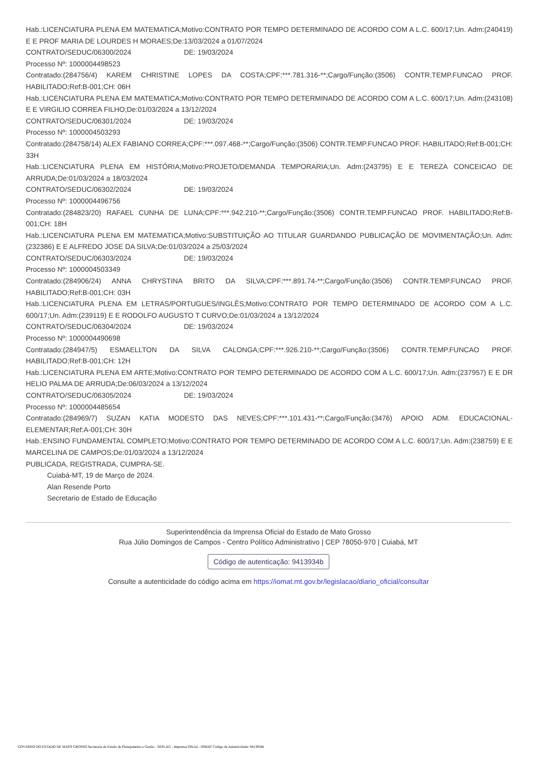Hab.:LICENCIATURA PLENA EM MATEMATICA;Motivo:CONTRATO POR TEMPO DETERMINADO DE ACORDO COM A L.C. 600/17;Un. Adm:(240419) E E PROF MARIA DE LOURDES H MORAES;De:13/03/2024 a 01/07/2024
CONTRATO/SEDUC/06300/2024 DE: 19/03/2024
Processo Nº: 1000004498523
Contratado:(284756/4) KAREM CHRISTINE LOPES DA COSTA;CPF:***.781.316-**;Cargo/Função:(3506) CONTR.TEMP.FUNCAO PROF. HABILITADO;Ref:B-001;CH: 06H
Hab.:LICENCIATURA PLENA EM MATEMATICA;Motivo:CONTRATO POR TEMPO DETERMINADO DE ACORDO COM A L.C. 600/17;Un. Adm:(243108) E E VIRGILIO CORREA FILHO;De:01/03/2024 a 13/12/2024
CONTRATO/SEDUC/06301/2024 DE: 19/03/2024
Processo Nº: 1000004503293
Contratado:(284758/14) ALEX FABIANO CORREA;CPF:***.097.468-**;Cargo/Função:(3506) CONTR.TEMP.FUNCAO PROF. HABILITADO;Ref:B-001;CH: 33H
Hab.:LICENCIATURA PLENA EM HISTÓRIA;Motivo:PROJETO/DEMANDA TEMPORARIA;Un. Adm:(243795) E E TEREZA CONCEICAO DE ARRUDA;De:01/03/2024 a 18/03/2024
CONTRATO/SEDUC/06302/2024 DE: 19/03/2024
Processo Nº: 1000004496756
Contratado:(284823/20) RAFAEL CUNHA DE LUNA;CPF:***.942.210-**;Cargo/Função:(3506) CONTR.TEMP.FUNCAO PROF. HABILITADO;Ref:B-001;CH: 18H
Hab.:LICENCIATURA PLENA EM MATEMATICA;Motivo:SUBSTITUIÇÃO AO TITULAR GUARDANDO PUBLICAÇÃO DE MOVIMENTAÇÃO;Un. Adm:(232386) E E ALFREDO JOSE DA SILVA;De:01/03/2024 a 25/03/2024
CONTRATO/SEDUC/06303/2024 DE: 19/03/2024
Processo Nº: 1000004503349
Contratado:(284906/24) ANNA CHRYSTINA BRITO DA SILVA;CPF:***.891.74-**;Cargo/Função:(3506) CONTR.TEMP.FUNCAO PROF. HABILITADO;Ref:B-001;CH: 03H
Hab.:LICENCIATURA PLENA EM LETRAS/PORTUGUES/INGLÊS;Motivo:CONTRATO POR TEMPO DETERMINADO DE ACORDO COM A L.C. 600/17;Un. Adm:(239119) E E RODOLFO AUGUSTO T CURVO;De:01/03/2024 a 13/12/2024
CONTRATO/SEDUC/06304/2024 DE: 19/03/2024
Processo Nº: 1000004490698
Contratado:(284947/5) ESMAELLTON DA SILVA CALONGA;CPF:***.926.210-**;Cargo/Função:(3506) CONTR.TEMP.FUNCAO PROF. HABILITADO;Ref:B-001;CH: 12H
Hab.:LICENCIATURA PLENA EM ARTE;Motivo:CONTRATO POR TEMPO DETERMINADO DE ACORDO COM A L.C. 600/17;Un. Adm:(237957) E E DR HELIO PALMA DE ARRUDA;De:06/03/2024 a 13/12/2024
CONTRATO/SEDUC/06305/2024 DE: 19/03/2024
Processo Nº: 1000004485654
Contratado:(284969/7) SUZAN KATIA MODESTO DAS NEVES;CPF:***.101.431-**;Cargo/Função:(3476) APOIO ADM. EDUCACIONAL-ELEMENTAR;Ref:A-001;CH: 30H
Hab.:ENSINO FUNDAMENTAL COMPLETO;Motivo:CONTRATO POR TEMPO DETERMINADO DE ACORDO COM A L.C. 600/17;Un. Adm:(238759) E E MARCELINA DE CAMPOS;De:01/03/2024 a 13/12/2024
PUBLICADA, REGISTRADA, CUMPRA-SE.
Cuiabá-MT, 19 de Março de 2024.
Alan Resende Porto
Secretario de Estado de Educação
Superintendência da Imprensa Oficial do Estado de Mato Grosso
Rua Júlio Domingos de Campos - Centro Político Administrativo | CEP 78050-970 | Cuiabá, MT
Código de autenticação: 9413934b
Consulte a autenticidade do código acima em https://iomat.mt.gov.br/legislacao/diario_oficial/consultar
GOVERNO DO ESTADO DE MATO GROSSO Secretaria de Estado de Planejamento e Gestão - SEPLAG - Imprensa Oficial - IOMAT Código de Autenticidade: 9413934b